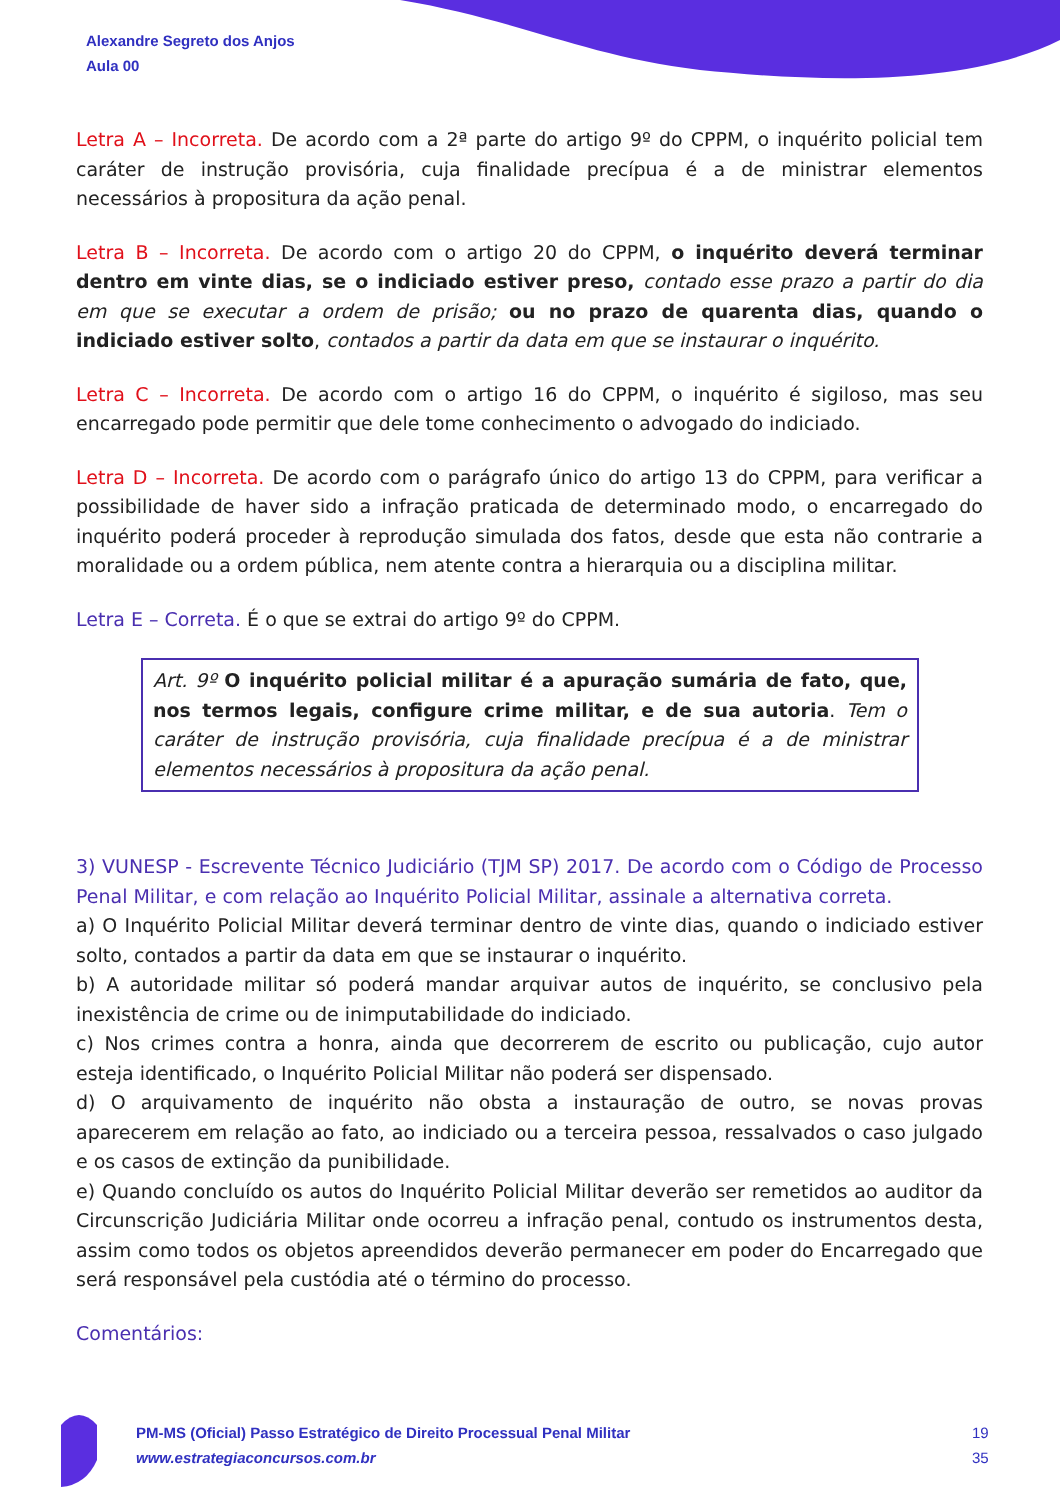Alexandre Segreto dos Anjos
Aula 00
Letra A – Incorreta. De acordo com a 2ª parte do artigo 9º do CPPM, o inquérito policial tem caráter de instrução provisória, cuja finalidade precípua é a de ministrar elementos necessários à propositura da ação penal.
Letra B – Incorreta. De acordo com o artigo 20 do CPPM, o inquérito deverá terminar dentro em vinte dias, se o indiciado estiver preso, contado esse prazo a partir do dia em que se executar a ordem de prisão; ou no prazo de quarenta dias, quando o indiciado estiver solto, contados a partir da data em que se instaurar o inquérito.
Letra C – Incorreta. De acordo com o artigo 16 do CPPM, o inquérito é sigiloso, mas seu encarregado pode permitir que dele tome conhecimento o advogado do indiciado.
Letra D – Incorreta. De acordo com o parágrafo único do artigo 13 do CPPM, para verificar a possibilidade de haver sido a infração praticada de determinado modo, o encarregado do inquérito poderá proceder à reprodução simulada dos fatos, desde que esta não contrarie a moralidade ou a ordem pública, nem atente contra a hierarquia ou a disciplina militar.
Letra E – Correta. É o que se extrai do artigo 9º do CPPM.
Art. 9º O inquérito policial militar é a apuração sumária de fato, que, nos termos legais, configure crime militar, e de sua autoria. Tem o caráter de instrução provisória, cuja finalidade precípua é a de ministrar elementos necessários à propositura da ação penal.
3) VUNESP - Escrevente Técnico Judiciário (TJM SP) 2017. De acordo com o Código de Processo Penal Militar, e com relação ao Inquérito Policial Militar, assinale a alternativa correta.
a) O Inquérito Policial Militar deverá terminar dentro de vinte dias, quando o indiciado estiver solto, contados a partir da data em que se instaurar o inquérito.
b) A autoridade militar só poderá mandar arquivar autos de inquérito, se conclusivo pela inexistência de crime ou de inimputabilidade do indiciado.
c) Nos crimes contra a honra, ainda que decorrerem de escrito ou publicação, cujo autor esteja identificado, o Inquérito Policial Militar não poderá ser dispensado.
d) O arquivamento de inquérito não obsta a instauração de outro, se novas provas aparecerem em relação ao fato, ao indiciado ou a terceira pessoa, ressalvados o caso julgado e os casos de extinção da punibilidade.
e) Quando concluído os autos do Inquérito Policial Militar deverão ser remetidos ao auditor da Circunscrição Judiciária Militar onde ocorreu a infração penal, contudo os instrumentos desta, assim como todos os objetos apreendidos deverão permanecer em poder do Encarregado que será responsável pela custódia até o término do processo.
Comentários:
PM-MS (Oficial) Passo Estratégico de Direito Processual Penal Militar
www.estrategiaconcursos.com.br
19
35